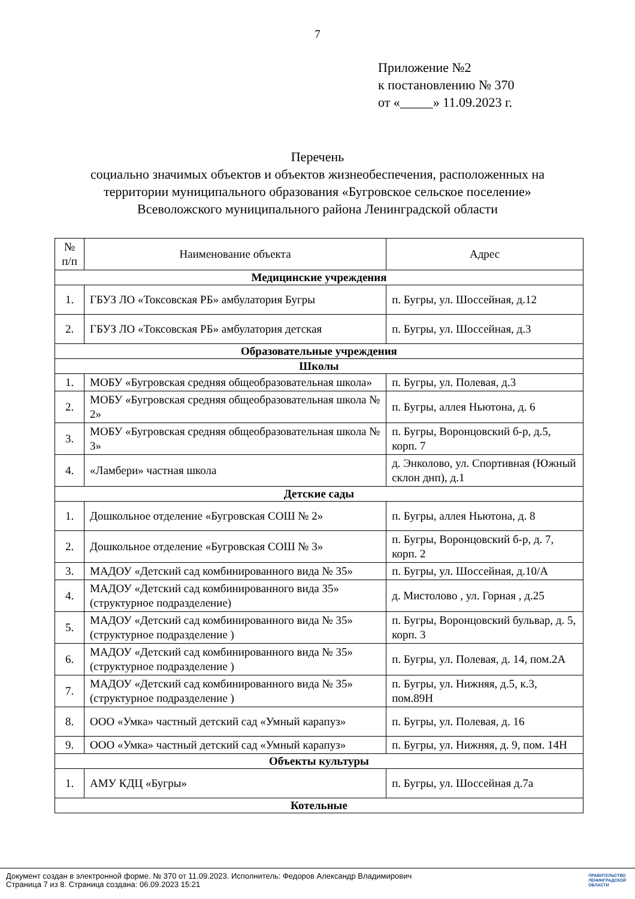7
Приложение №2
к постановлению № 370
от «_____» 11.09.2023 г.
Перечень
социально значимых объектов и объектов жизнеобеспечения, расположенных на
территории муниципального образования «Бугровское сельское поселение»
Всеволожского муниципального района Ленинградской области
| № п/п | Наименование объекта | Адрес |
| --- | --- | --- |
| Медицинские учреждения | | |
| 1. | ГБУЗ ЛО «Токсовская РБ» амбулатория Бугры | п. Бугры, ул. Шоссейная, д.12 |
| 2. | ГБУЗ ЛО «Токсовская РБ» амбулатория детская | п. Бугры, ул. Шоссейная, д.3 |
| Образовательные учреждения | | |
| Школы | | |
| 1. | МОБУ «Бугровская средняя общеобразовательная школа» | п. Бугры, ул. Полевая, д.3 |
| 2. | МОБУ «Бугровская средняя общеобразовательная школа № 2» | п. Бугры, аллея Ньютона, д. 6 |
| 3. | МОБУ «Бугровская средняя общеобразовательная школа № 3» | п. Бугры, Воронцовский б-р, д.5, корп. 7 |
| 4. | «Ламбери» частная школа | д. Энколово, ул. Спортивная (Южный склон днп), д.1 |
| Детские сады | | |
| 1. | Дошкольное отделение «Бугровская СОШ № 2» | п. Бугры, аллея Ньютона, д. 8 |
| 2. | Дошкольное отделение «Бугровская СОШ № 3» | п. Бугры, Воронцовский б-р, д. 7, корп. 2 |
| 3. | МАДОУ «Детский сад комбинированного вида № 35» | п. Бугры, ул. Шоссейная, д.10/А |
| 4. | МАДОУ «Детский сад комбинированного вида 35» (структурное подразделение) | д. Мистолово , ул. Горная , д.25 |
| 5. | МАДОУ «Детский сад комбинированного вида № 35» (структурное подразделение ) | п. Бугры, Воронцовский бульвар, д. 5, корп. 3 |
| 6. | МАДОУ «Детский сад комбинированного вида № 35» (структурное подразделение ) | п. Бугры, ул. Полевая, д. 14, пом.2А |
| 7. | МАДОУ «Детский сад комбинированного вида № 35» (структурное подразделение ) | п. Бугры, ул. Нижняя, д.5, к.3, пом.89Н |
| 8. | ООО «Умка» частный детский сад «Умный карапуз» | п. Бугры, ул. Полевая, д. 16 |
| 9. | ООО «Умка» частный детский сад «Умный карапуз» | п. Бугры, ул. Нижняя, д. 9, пом. 14Н |
| Объекты культуры | | |
| 1. | АМУ КДЦ «Бугры» | п. Бугры, ул. Шоссейная д.7а |
| Котельные | | |
Документ создан в электронной форме. № 370 от 11.09.2023. Исполнитель: Федоров Александр Владимирович
Страница 7 из 8. Страница создана: 06.09.2023 15:21
ПРАВИТЕЛЬСТВО
ЛЕНИНГРАДСКОЙ
ОБЛАСТИ